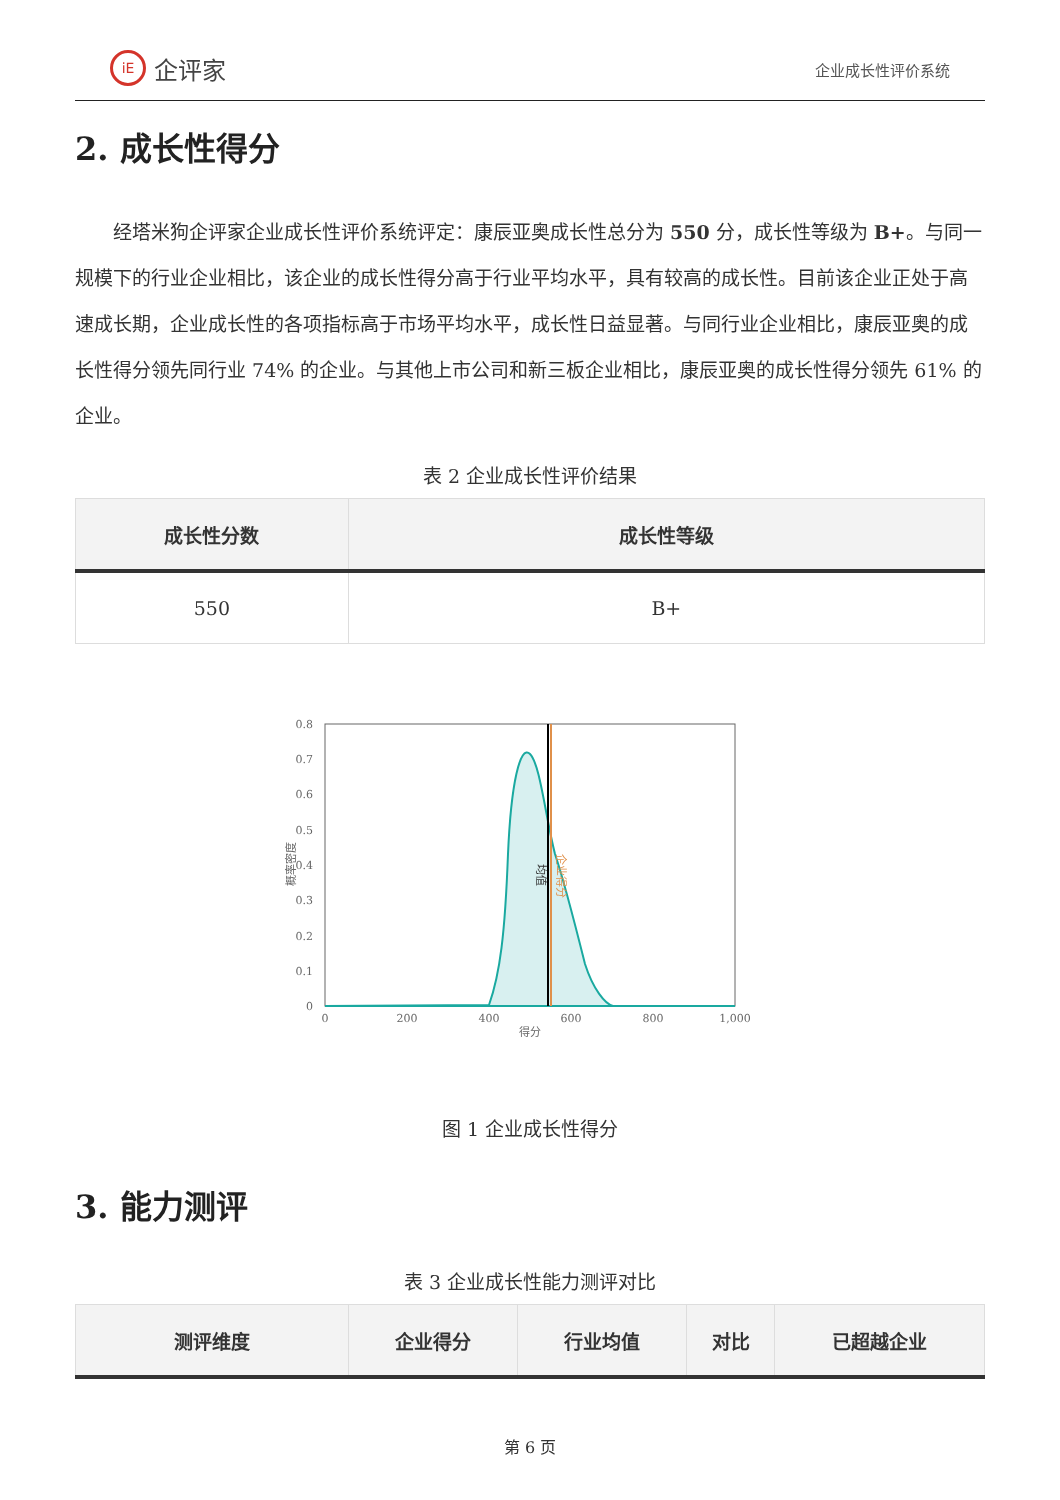iE 企评家
企业成长性评价系统
2. 成长性得分
经塔米狗企评家企业成长性评价系统评定：康辰亚奥成长性总分为 550 分，成长性等级为 B+。与同一规模下的行业企业相比，该企业的成长性得分高于行业平均水平，具有较高的成长性。目前该企业正处于高速成长期，企业成长性的各项指标高于市场平均水平，成长性日益显著。与同行业企业相比，康辰亚奥的成长性得分领先同行业 74% 的企业。与其他上市公司和新三板企业相比，康辰亚奥的成长性得分领先 61% 的企业。
表 2 企业成长性评价结果
| 成长性分数 | 成长性等级 |
| --- | --- |
| 550 | B+ |
0.8
0.7
0.6
0.5
0.4
0.3
0.2
0.1
0
0
200
400
600
800
1,000
得分
概率密度
均值
企业得分
图 1 企业成长性得分
3. 能力测评
表 3 企业成长性能力测评对比
| 测评维度 | 企业得分 | 行业均值 | 对比 | 已超越企业 |
| --- | --- | --- | --- | --- |
第 6 页